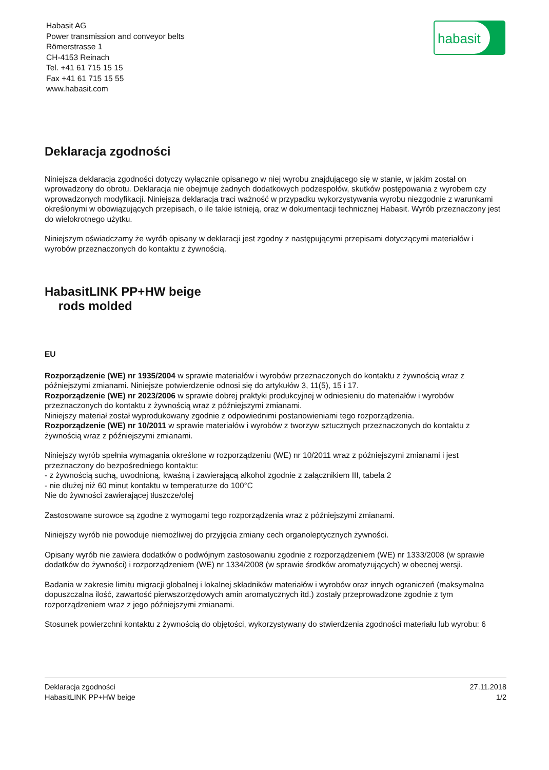Habasit AG
Power transmission and conveyor belts
Römerstrasse 1
CH-4153 Reinach
Tel. +41 61 715 15 15
Fax +41 61 715 15 55
www.habasit.com
habasit
Deklaracja zgodności
Niniejsza deklaracja zgodności dotyczy wyłącznie opisanego w niej wyrobu znajdującego się w stanie, w jakim został on wprowadzony do obrotu. Deklaracja nie obejmuje żadnych dodatkowych podzespołów, skutków postępowania z wyrobem czy wprowadzonych modyfikacji. Niniejsza deklaracja traci ważność w przypadku wykorzystywania wyrobu niezgodnie z warunkami określonymi w obowiązujących przepisach, o ile takie istnieją, oraz w dokumentacji technicznej Habasit. Wyrób przeznaczony jest do wielokrotnego użytku.
Niniejszym oświadczamy że wyrób opisany w deklaracji jest zgodny z następującymi przepisami dotyczącymi materiałów i wyrobów przeznaczonych do kontaktu z żywnością.
HabasitLINK PP+HW beige
rods molded
EU
Rozporządzenie (WE) nr 1935/2004 w sprawie materiałów i wyrobów przeznaczonych do kontaktu z żywnością wraz z późniejszymi zmianami. Niniejsze potwierdzenie odnosi się do artykułów 3, 11(5), 15 i 17.
Rozporządzenie (WE) nr 2023/2006 w sprawie dobrej praktyki produkcyjnej w odniesieniu do materiałów i wyrobów przeznaczonych do kontaktu z żywnością wraz z późniejszymi zmianami.
Niniejszy materiał został wyprodukowany zgodnie z odpowiednimi postanowieniami tego rozporządzenia.
Rozporządzenie (WE) nr 10/2011 w sprawie materiałów i wyrobów z tworzyw sztucznych przeznaczonych do kontaktu z żywnością wraz z późniejszymi zmianami.
Niniejszy wyrób spełnia wymagania określone w rozporządzeniu (WE) nr 10/2011 wraz z późniejszymi zmianami i jest przeznaczony do bezpośredniego kontaktu:
- z żywnością suchą, uwodnioną, kwaśną i zawierającą alkohol zgodnie z załącznikiem III, tabela 2
- nie dłużej niż 60 minut kontaktu w temperaturze do 100°C
Nie do żywności zawierającej tłuszcze/olej
Zastosowane surowce są zgodne z wymogami tego rozporządzenia wraz z późniejszymi zmianami.
Niniejszy wyrób nie powoduje niemożliwej do przyjęcia zmiany cech organoleptycznych żywności.
Opisany wyrób nie zawiera dodatków o podwójnym zastosowaniu zgodnie z rozporządzeniem (WE) nr 1333/2008 (w sprawie dodatków do żywności) i rozporządzeniem (WE) nr 1334/2008 (w sprawie środków aromatyzujących) w obecnej wersji.
Badania w zakresie limitu migracji globalnej i lokalnej składników materiałów i wyrobów oraz innych ograniczeń (maksymalna dopuszczalna ilość, zawartość pierwszorzędowych amin aromatycznych itd.) zostały przeprowadzone zgodnie z tym rozporządzeniem wraz z jego późniejszymi zmianami.
Stosunek powierzchni kontaktu z żywnością do objętości, wykorzystywany do stwierdzenia zgodności materiału lub wyrobu: 6
Deklaracja zgodności
HabasitLINK PP+HW beige
27.11.2018
1/2